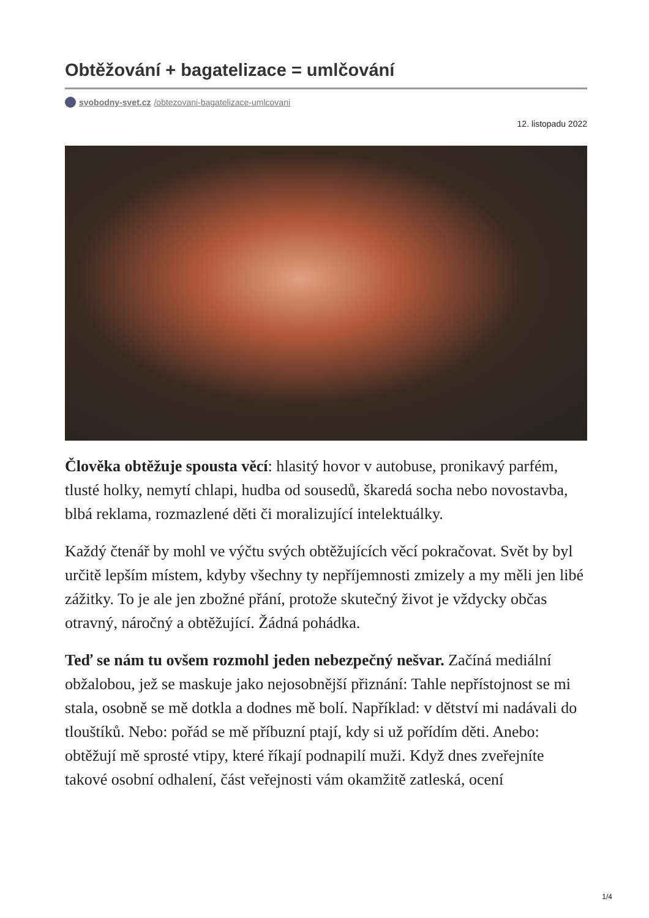Obtěžování + bagatelizace = umlčování
svobodny-svet.cz /obtezovani-bagatelizace-umlcovani
12. listopadu 2022
Člověka obtěžuje spousta věcí: hlasitý hovor v autobuse, pronikavý parfém, tlusté holky, nemytí chlapi, hudba od sousedů, škaredá socha nebo novostavba, blbá reklama, rozmazlené děti či moralizující intelektuálky.
Každý čtenář by mohl ve výčtu svých obtěžujících věcí pokračovat. Svět by byl určitě lepším místem, kdyby všechny ty nepříjemnosti zmizely a my měli jen libé zážitky. To je ale jen zbožné přání, protože skutečný život je vždycky občas otravný, náročný a obtěžující. Žádná pohádka.
Teď se nám tu ovšem rozmohl jeden nebezpečný nešvar. Začíná mediální obžalobou, jež se maskuje jako nejosobnější přiznání: Tahle nepřístojnost se mi stala, osobně se mě dotkla a dodnes mě bolí. Například: v dětství mi nadávali do tlouštíků. Nebo: pořád se mě příbuzní ptají, kdy si už pořídím děti. Anebo: obtěžují mě sprosté vtipy, které říkají podnapilí muži. Když dnes zveřejníte takové osobní odhalení, část veřejnosti vám okamžitě zatleská, ocení
1/4